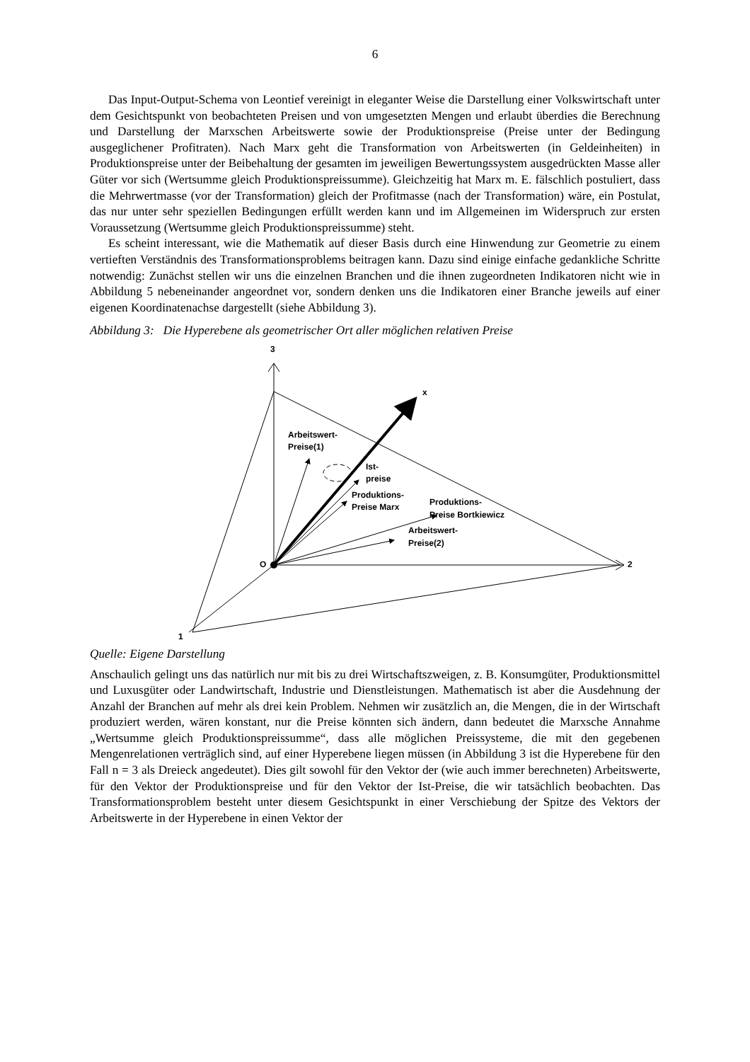6
Das Input-Output-Schema von Leontief vereinigt in eleganter Weise die Darstellung einer Volkswirtschaft unter dem Gesichtspunkt von beobachteten Preisen und von umgesetzten Mengen und erlaubt überdies die Berechnung und Darstellung der Marxschen Arbeitswerte sowie der Produktionspreise (Preise unter der Bedingung ausgeglichener Profitraten). Nach Marx geht die Transformation von Arbeitswerten (in Geldeinheiten) in Produktionspreise unter der Beibehaltung der gesamten im jeweiligen Bewertungssystem ausgedrückten Masse aller Güter vor sich (Wertsumme gleich Produktionspreissumme). Gleichzeitig hat Marx m. E. fälschlich postuliert, dass die Mehrwertmasse (vor der Transformation) gleich der Profitmasse (nach der Transformation) wäre, ein Postulat, das nur unter sehr speziellen Bedingungen erfüllt werden kann und im Allgemeinen im Widerspruch zur ersten Voraussetzung (Wertsumme gleich Produktionspreissumme) steht.
Es scheint interessant, wie die Mathematik auf dieser Basis durch eine Hinwendung zur Geometrie zu einem vertieften Verständnis des Transformationsproblems beitragen kann. Dazu sind einige einfache gedankliche Schritte notwendig: Zunächst stellen wir uns die einzelnen Branchen und die ihnen zugeordneten Indikatoren nicht wie in Abbildung 5 nebeneinander angeordnet vor, sondern denken uns die Indikatoren einer Branche jeweils auf einer eigenen Koordinatenachse dargestellt (siehe Abbildung 3).
Abbildung 3: Die Hyperebene als geometrischer Ort aller möglichen relativen Preise
3
x
2
1
O
Arbeitswert-
Preise(1)
Ist-
preise
Produktions-
Preise Marx
Produktions-
Preise Bortkiewicz
Arbeitswert-
Preise(2)
Quelle: Eigene Darstellung
Anschaulich gelingt uns das natürlich nur mit bis zu drei Wirtschaftszweigen, z. B. Konsumgüter, Produktionsmittel und Luxusgüter oder Landwirtschaft, Industrie und Dienstleistungen. Mathematisch ist aber die Ausdehnung der Anzahl der Branchen auf mehr als drei kein Problem. Nehmen wir zusätzlich an, die Mengen, die in der Wirtschaft produziert werden, wären konstant, nur die Preise könnten sich ändern, dann bedeutet die Marxsche Annahme „Wertsumme gleich Produktionspreissumme“, dass alle möglichen Preissysteme, die mit den gegebenen Mengenrelationen verträglich sind, auf einer Hyperebene liegen müssen (in Abbildung 3 ist die Hyperebene für den Fall n = 3 als Dreieck angedeutet). Dies gilt sowohl für den Vektor der (wie auch immer berechneten) Arbeitswerte, für den Vektor der Produktionspreise und für den Vektor der Ist-Preise, die wir tatsächlich beobachten. Das Transformationsproblem besteht unter diesem Gesichtspunkt in einer Verschiebung der Spitze des Vektors der Arbeitswerte in der Hyperebene in einen Vektor der